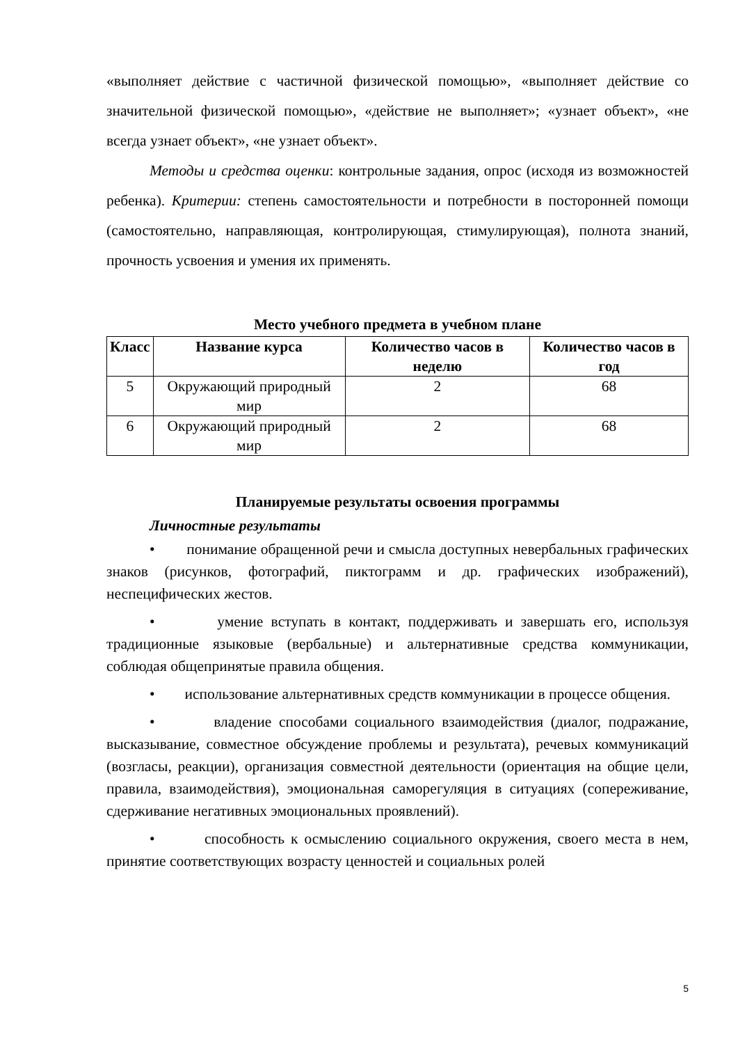«выполняет действие с частичной физической помощью», «выполняет действие со значительной физической помощью», «действие не выполняет»; «узнает объект», «не всегда узнает объект», «не узнает объект».
Методы и средства оценки: контрольные задания, опрос (исходя из возможностей ребенка). Критерии: степень самостоятельности и потребности в посторонней помощи (самостоятельно, направляющая, контролирующая, стимулирующая), полнота знаний, прочность усвоения и умения их применять.
Место учебного предмета в учебном плане
| Класс | Название курса | Количество часов в неделю | Количество часов в год |
| --- | --- | --- | --- |
| 5 | Окружающий природный мир | 2 | 68 |
| 6 | Окружающий природный мир | 2 | 68 |
Планируемые результаты освоения программы
Личностные результаты
• понимание обращенной речи и смысла доступных невербальных графических знаков (рисунков, фотографий, пиктограмм и др. графических изображений), неспецифических жестов.
• умение вступать в контакт, поддерживать и завершать его, используя традиционные языковые (вербальные) и альтернативные средства коммуникации, соблюдая общепринятые правила общения.
• использование альтернативных средств коммуникации в процессе общения.
• владение способами социального взаимодействия (диалог, подражание, высказывание, совместное обсуждение проблемы и результата), речевых коммуникаций (возгласы, реакции), организация совместной деятельности (ориентация на общие цели, правила, взаимодействия), эмоциональная саморегуляция в ситуациях (сопереживание, сдерживание негативных эмоциональных проявлений).
• способность к осмыслению социального окружения, своего места в нем, принятие соответствующих возрасту ценностей и социальных ролей
5